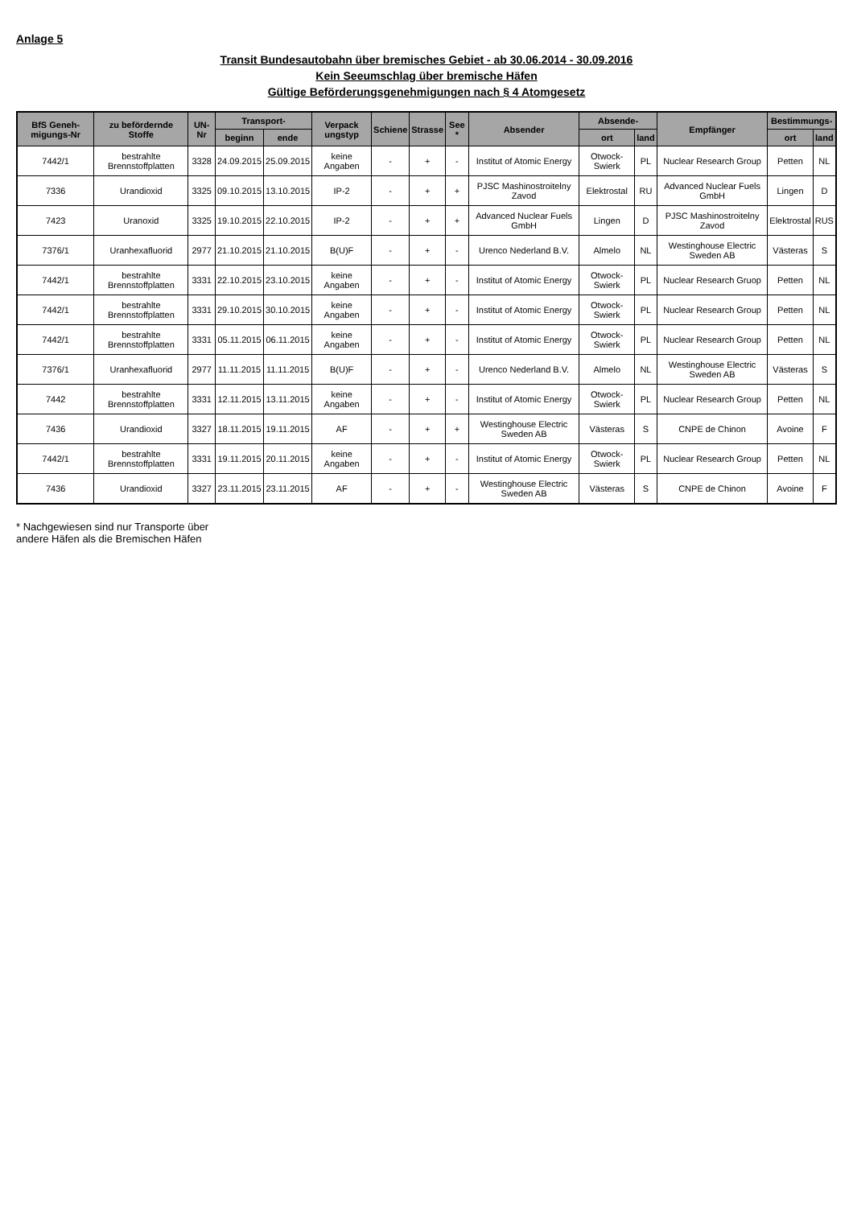Anlage 5
Transit Bundesautobahn über bremisches Gebiet - ab 30.06.2014 - 30.09.2016
Kein Seeumschlag über bremische Häfen
Gültige Beförderungsgenehmigungen nach § 4 Atomgesetz
| BfS Geneh-migungs-Nr | zu befördernde Stoffe | UN-Nr | Transport- | | Verpack ungstyp | Schiene | Strasse | See * | Absender | Absende- | | Empfänger | Bestimmungs- | |
| --- | --- | --- | --- | --- | --- | --- | --- | --- | --- | --- | --- | --- | --- | --- |
| | | | beginn | ende | | | | | | ort | land | | ort | land |
| 7442/1 | bestrahlte Brennstoffplatten | 3328 | 24.09.2015 | 25.09.2015 | keine Angaben | - | + | - | Institut of Atomic Energy | Otwock-Swierk | PL | Nuclear Research Group | Petten | NL |
| 7336 | Urandioxid | 3325 | 09.10.2015 | 13.10.2015 | IP-2 | - | + | + | PJSC Mashinostroitelny Zavod | Elektrostal | RU | Advanced Nuclear Fuels GmbH | Lingen | D |
| 7423 | Uranoxid | 3325 | 19.10.2015 | 22.10.2015 | IP-2 | - | + | + | Advanced Nuclear Fuels GmbH | Lingen | D | PJSC Mashinostroitelny Zavod | Elektrostal | RUS |
| 7376/1 | Uranhexafluorid | 2977 | 21.10.2015 | 21.10.2015 | B(U)F | - | + | - | Urenco Nederland B.V. | Almelo | NL | Westinghouse Electric Sweden AB | Västeras | S |
| 7442/1 | bestrahlte Brennstoffplatten | 3331 | 22.10.2015 | 23.10.2015 | keine Angaben | - | + | - | Institut of Atomic Energy | Otwock-Swierk | PL | Nuclear Research Gruop | Petten | NL |
| 7442/1 | bestrahlte Brennstoffplatten | 3331 | 29.10.2015 | 30.10.2015 | keine Angaben | - | + | - | Institut of Atomic Energy | Otwock-Swierk | PL | Nuclear Research Group | Petten | NL |
| 7442/1 | bestrahlte Brennstoffplatten | 3331 | 05.11.2015 | 06.11.2015 | keine Angaben | - | + | - | Institut of Atomic Energy | Otwock-Swierk | PL | Nuclear Research Group | Petten | NL |
| 7376/1 | Uranhexafluorid | 2977 | 11.11.2015 | 11.11.2015 | B(U)F | - | + | - | Urenco Nederland B.V. | Almelo | NL | Westinghouse Electric Sweden AB | Västeras | S |
| 7442 | bestrahlte Brennstoffplatten | 3331 | 12.11.2015 | 13.11.2015 | keine Angaben | - | + | - | Institut of Atomic Energy | Otwock-Swierk | PL | Nuclear Research Group | Petten | NL |
| 7436 | Urandioxid | 3327 | 18.11.2015 | 19.11.2015 | AF | - | + | + | Westinghouse Electric Sweden AB | Västeras | S | CNPE de Chinon | Avoine | F |
| 7442/1 | bestrahlte Brennstoffplatten | 3331 | 19.11.2015 | 20.11.2015 | keine Angaben | - | + | - | Institut of Atomic Energy | Otwock-Swierk | PL | Nuclear Research Group | Petten | NL |
| 7436 | Urandioxid | 3327 | 23.11.2015 | 23.11.2015 | AF | - | + | - | Westinghouse Electric Sweden AB | Västeras | S | CNPE de Chinon | Avoine | F |
* Nachgewiesen sind nur Transporte über
andere Häfen als die Bremischen Häfen